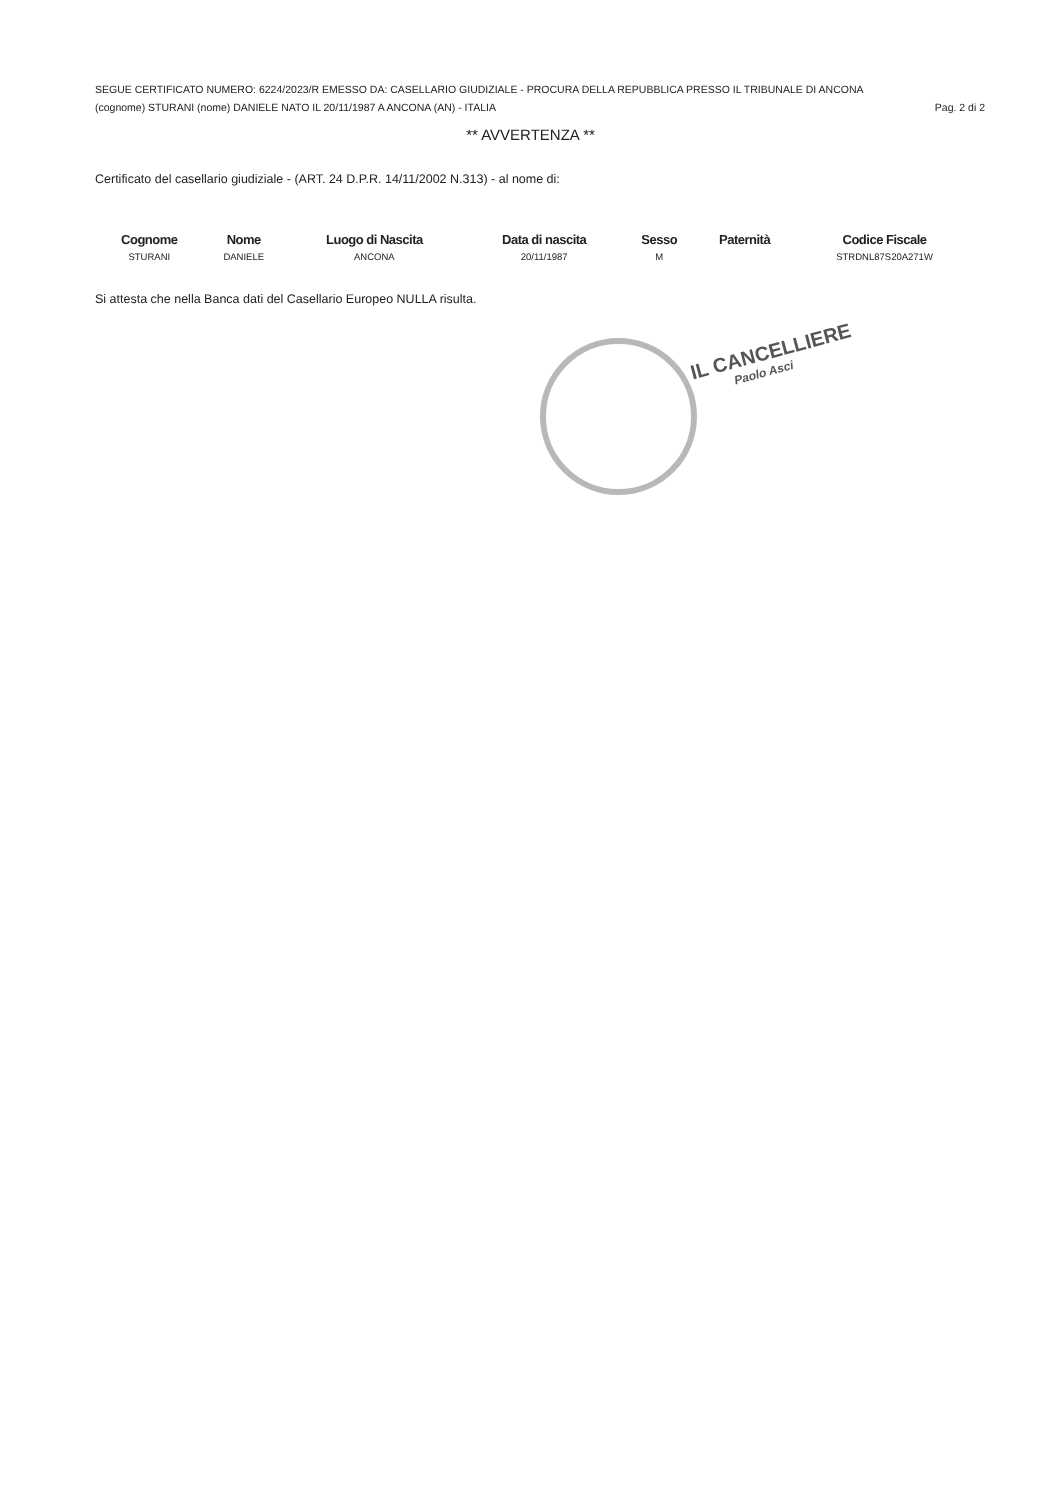SEGUE CERTIFICATO NUMERO: 6224/2023/R EMESSO DA: CASELLARIO GIUDIZIALE - PROCURA DELLA REPUBBLICA PRESSO IL TRIBUNALE DI ANCONA
(cognome) STURANI (nome) DANIELE NATO IL 20/11/1987 A ANCONA (AN) - ITALIA Pag. 2 di 2
** AVVERTENZA **
Certificato del casellario giudiziale - (ART. 24 D.P.R. 14/11/2002 N.313) - al nome di:
| Cognome | Nome | Luogo di Nascita | Data di nascita | Sesso | Paternità | Codice Fiscale |
| --- | --- | --- | --- | --- | --- | --- |
| STURANI | DANIELE | ANCONA | 20/11/1987 | M | | STRDNL87S20A271W |
Si attesta che nella Banca dati del Casellario Europeo NULLA risulta.
IL CANCELLIERE
Paolo Asci